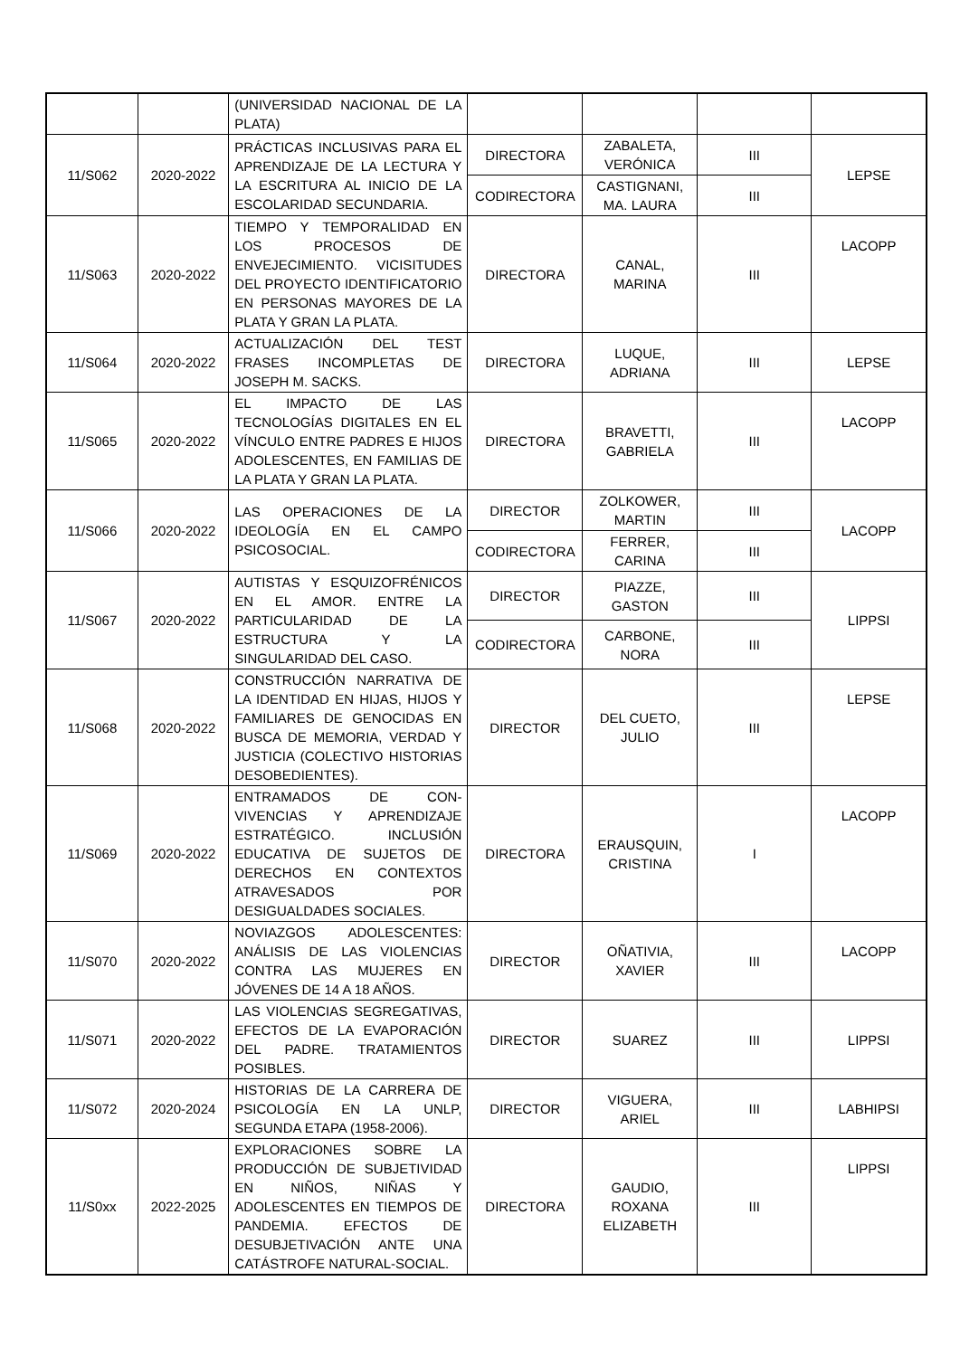| | | (UNIVERSIDAD NACIONAL DE LA PLATA) | | | | |
| 11/S062 | 2020-2022 | PRÁCTICAS INCLUSIVAS PARA EL APRENDIZAJE DE LA LECTURA Y LA ESCRITURA AL INICIO DE LA ESCOLARIDAD SECUNDARIA. | DIRECTORA | ZABALETA, VERÓNICA | III | LEPSE |
| | | | CODIRECTORA | CASTIGNANI, MA. LAURA | III | |
| 11/S063 | 2020-2022 | TIEMPO Y TEMPORALIDAD EN LOS PROCESOS DE ENVEJECIMIENTO. VICISITUDES DEL PROYECTO IDENTIFICATORIO EN PERSONAS MAYORES DE LA PLATA Y GRAN LA PLATA. | DIRECTORA | CANAL, MARINA | III | LACOPP |
| 11/S064 | 2020-2022 | ACTUALIZACIÓN DEL TEST FRASES INCOMPLETAS DE JOSEPH M. SACKS. | DIRECTORA | LUQUE, ADRIANA | III | LEPSE |
| 11/S065 | 2020-2022 | EL IMPACTO DE LAS TECNOLOGÍAS DIGITALES EN EL VÍNCULO ENTRE PADRES E HIJOS ADOLESCENTES, EN FAMILIAS DE LA PLATA Y GRAN LA PLATA. | DIRECTORA | BRAVETTI, GABRIELA | III | LACOPP |
| 11/S066 | 2020-2022 | LAS OPERACIONES DE LA IDEOLOGÍA EN EL CAMPO PSICOSOCIAL. | DIRECTOR | ZOLKOWER, MARTIN | III | LACOPP |
| | | | CODIRECTORA | FERRER, CARINA | III | |
| 11/S067 | 2020-2022 | AUTISTAS Y ESQUIZOFRÉNICOS EN EL AMOR. ENTRE LA PARTICULARIDAD DE LA ESTRUCTURA Y LA SINGULARIDAD DEL CASO. | DIRECTOR | PIAZZE, GASTON | III | LIPPSI |
| | | | CODIRECTORA | CARBONE, NORA | III | |
| 11/S068 | 2020-2022 | CONSTRUCCIÓN NARRATIVA DE LA IDENTIDAD EN HIJAS, HIJOS Y FAMILIARES DE GENOCIDAS EN BUSCA DE MEMORIA, VERDAD Y JUSTICIA (COLECTIVO HISTORIAS DESOBEDIENTES). | DIRECTOR | DEL CUETO, JULIO | III | LEPSE |
| 11/S069 | 2020-2022 | ENTRAMADOS DE CON-VIVENCIAS Y APRENDIZAJE ESTRATÉGICO. INCLUSIÓN EDUCATIVA DE SUJETOS DE DERECHOS EN CONTEXTOS ATRAVESADOS POR DESIGUALDADES SOCIALES. | DIRECTORA | ERAUSQUIN, CRISTINA | I | LACOPP |
| 11/S070 | 2020-2022 | NOVIAZGOS ADOLESCENTES: ANÁLISIS DE LAS VIOLENCIAS CONTRA LAS MUJERES EN JÓVENES DE 14 A 18 AÑOS. | DIRECTOR | OÑATIVIA, XAVIER | III | LACOPP |
| 11/S071 | 2020-2022 | LAS VIOLENCIAS SEGREGATIVAS, EFECTOS DE LA EVAPORACIÓN DEL PADRE. TRATAMIENTOS POSIBLES. | DIRECTOR | SUAREZ | III | LIPPSI |
| 11/S072 | 2020-2024 | HISTORIAS DE LA CARRERA DE PSICOLOGÍA EN LA UNLP, SEGUNDA ETAPA (1958-2006). | DIRECTOR | VIGUERA, ARIEL | III | LABHIPSI |
| 11/S0xx | 2022-2025 | EXPLORACIONES SOBRE LA PRODUCCIÓN DE SUBJETIVIDAD EN NIÑOS, NIÑAS Y ADOLESCENTES EN TIEMPOS DE PANDEMIA. EFECTOS DE DESUBJETIVACIÓN ANTE UNA CATÁSTROFE NATURAL-SOCIAL. | DIRECTORA | GAUDIO, ROXANA ELIZABETH | III | LIPPSI |